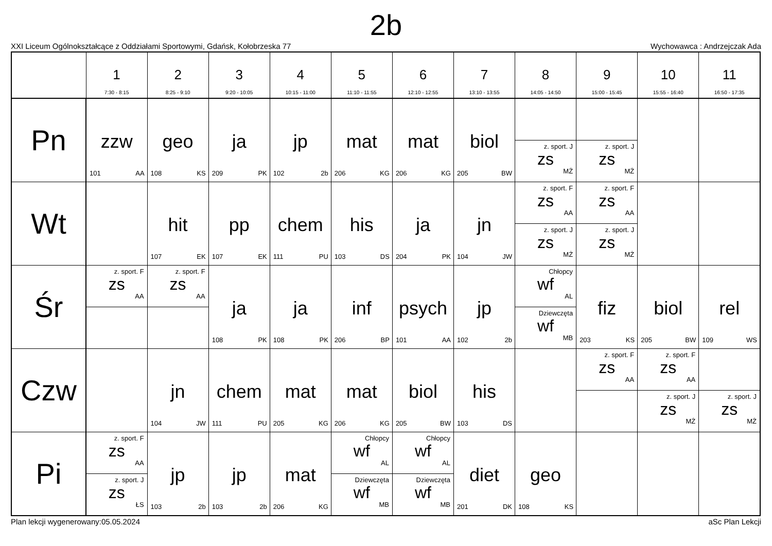2b
XXI Liceum Ogólnokształcące z Oddziałami Sportowymi, Gdańsk, Kołobrzeska 77 Wychowawca : Andrzejczak Ada
| | 1 7:30 - 8:15 | 2 8:25 - 9:10 | 3 9:20 - 10:05 | 4 10:15 - 11:00 | 5 11:10 - 11:55 | 6 12:10 - 12:55 | 7 13:10 - 13:55 | 8 14:05 - 14:50 | 9 15:00 - 15:45 | 10 15:55 - 16:40 | 11 16:50 - 17:35 |
| --- | --- | --- | --- | --- | --- | --- | --- | --- | --- | --- | --- |
| Pn | zzw 101 AA | geo 108 KS | ja 209 PK | jp 102 2b | mat 206 KG | mat 206 KG | biol 205 BW | z. sport. J zs MŻ | z. sport. J zs MŻ | | |
| Wt | | hit 107 EK | pp 107 EK | chem 111 PU | his 103 DS | ja 204 PK | jn 104 JW | z. sport. F zs AA z. sport. J zs MŻ | z. sport. F zs AA z. sport. J zs MŻ | | |
| Śr | z. sport. F zs AA | z. sport. F zs AA | ja 108 PK | ja 108 PK | inf 206 BP | psych 101 AA | jp 102 2b | Chłopcy wf AL Dziewczęta wf MB | fiz 203 KS | biol 205 BW | rel 109 WS |
| Czw | | jn 104 JW | chem 111 PU | mat 205 KG | mat 206 KG | biol 205 BW | his 103 DS | | z. sport. F zs AA | z. sport. F zs AA z. sport. J zs MŻ | z. sport. J zs MŻ |
| Pi | z. sport. F zs AA z. sport. J zs ŁS | jp 103 2b | jp 103 2b | mat 206 KG | Chłopcy wf AL Dziewczęta wf MB | Chłopcy wf AL Dziewczęta wf MB | diet 201 DK | geo 108 KS | | | |
Plan lekcji wygenerowany:05.05.2024 aSc Plan Lekcji